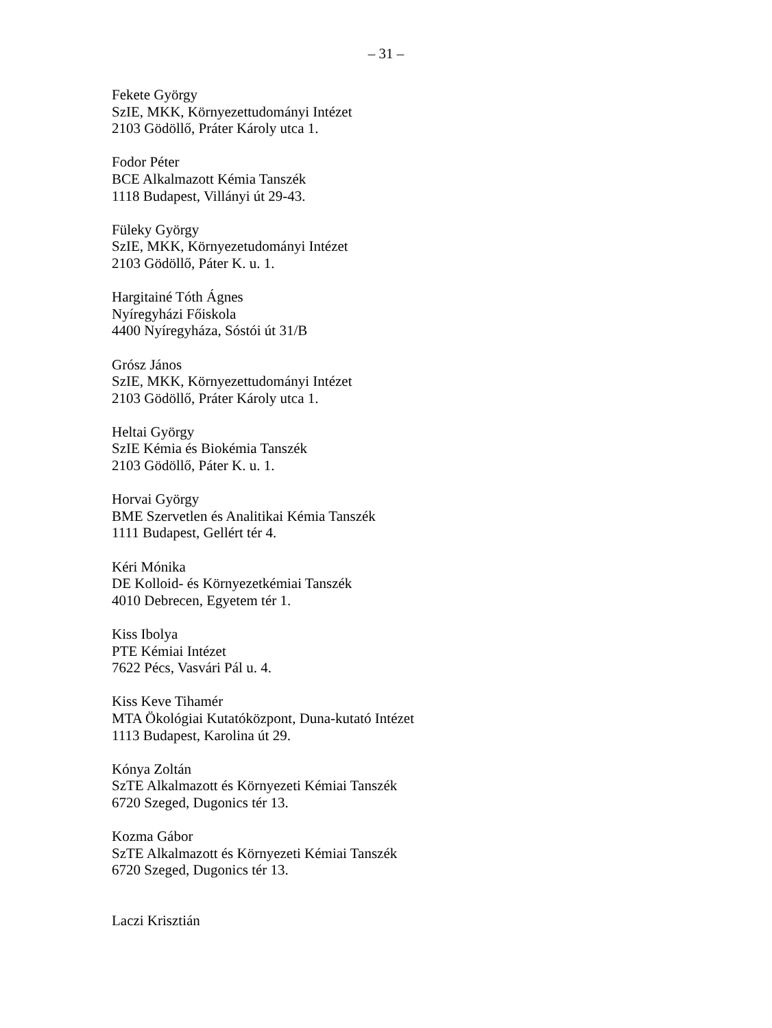– 31 –
Fekete György
SzIE, MKK, Környezettudományi Intézet
2103 Gödöllő, Práter Károly utca 1.
Fodor Péter
BCE Alkalmazott Kémia Tanszék
1118 Budapest, Villányi út 29-43.
Füleky György
SzIE, MKK, Környezetudományi Intézet
2103 Gödöllő, Páter K. u. 1.
Hargitainé Tóth Ágnes
Nyíregyházi Főiskola
4400 Nyíregyháza, Sóstói út 31/B
Grósz János
SzIE, MKK, Környezettudományi Intézet
2103 Gödöllő, Práter Károly utca 1.
Heltai György
SzIE Kémia és Biokémia Tanszék
2103 Gödöllő, Páter K. u. 1.
Horvai György
BME Szervetlen és Analitikai Kémia Tanszék
1111 Budapest, Gellért tér 4.
Kéri Mónika
DE Kolloid- és Környezetkémiai Tanszék
4010 Debrecen, Egyetem tér 1.
Kiss Ibolya
PTE Kémiai Intézet
7622 Pécs, Vasvári Pál u. 4.
Kiss Keve Tihamér
MTA Ökológiai Kutatóközpont, Duna-kutató Intézet
1113 Budapest, Karolina út 29.
Kónya Zoltán
SzTE Alkalmazott és Környezeti Kémiai Tanszék
6720 Szeged, Dugonics tér 13.
Kozma Gábor
SzTE Alkalmazott és Környezeti Kémiai Tanszék
6720 Szeged, Dugonics tér 13.
Laczi Krisztián